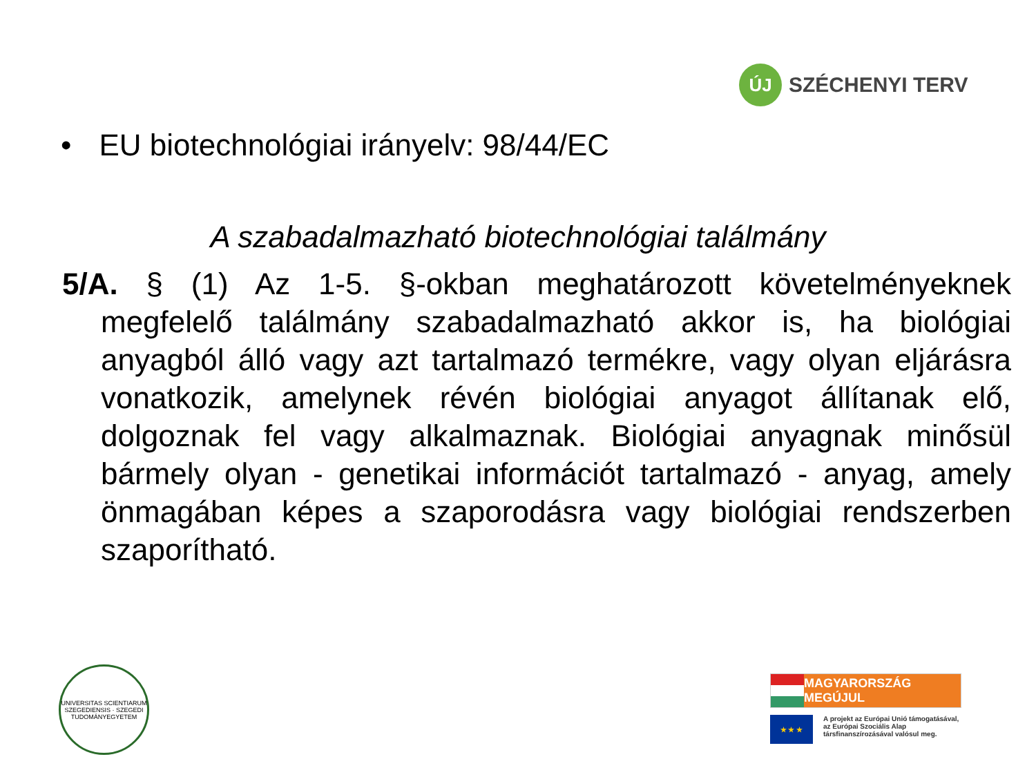ÚJ
SZÉCHENYI TERV
• EU biotechnológiai irányelv: 98/44/EC
A szabadalmazható biotechnológiai találmány
5/A. § (1) Az 1-5. §-okban meghatározott követelményeknek megfelelő találmány szabadalmazható akkor is, ha biológiai anyagból álló vagy azt tartalmazó termékre, vagy olyan eljárásra vonatkozik, amelynek révén biológiai anyagot állítanak elő, dolgoznak fel vagy alkalmaznak. Biológiai anyagnak minősül bármely olyan - genetikai információt tartalmazó - anyag, amely önmagában képes a szaporodásra vagy biológiai rendszerben szaporítható.
UNIVERSITAS SCIENTIARUM SZEGEDIENSIS · SZEGEDI TUDOMÁNYEGYETEM
MAGYARORSZÁG MEGÚJUL
★ ★ ★
A projekt az Európai Unió támogatásával,
az Európai Szociális Alap
társfinanszírozásával valósul meg.